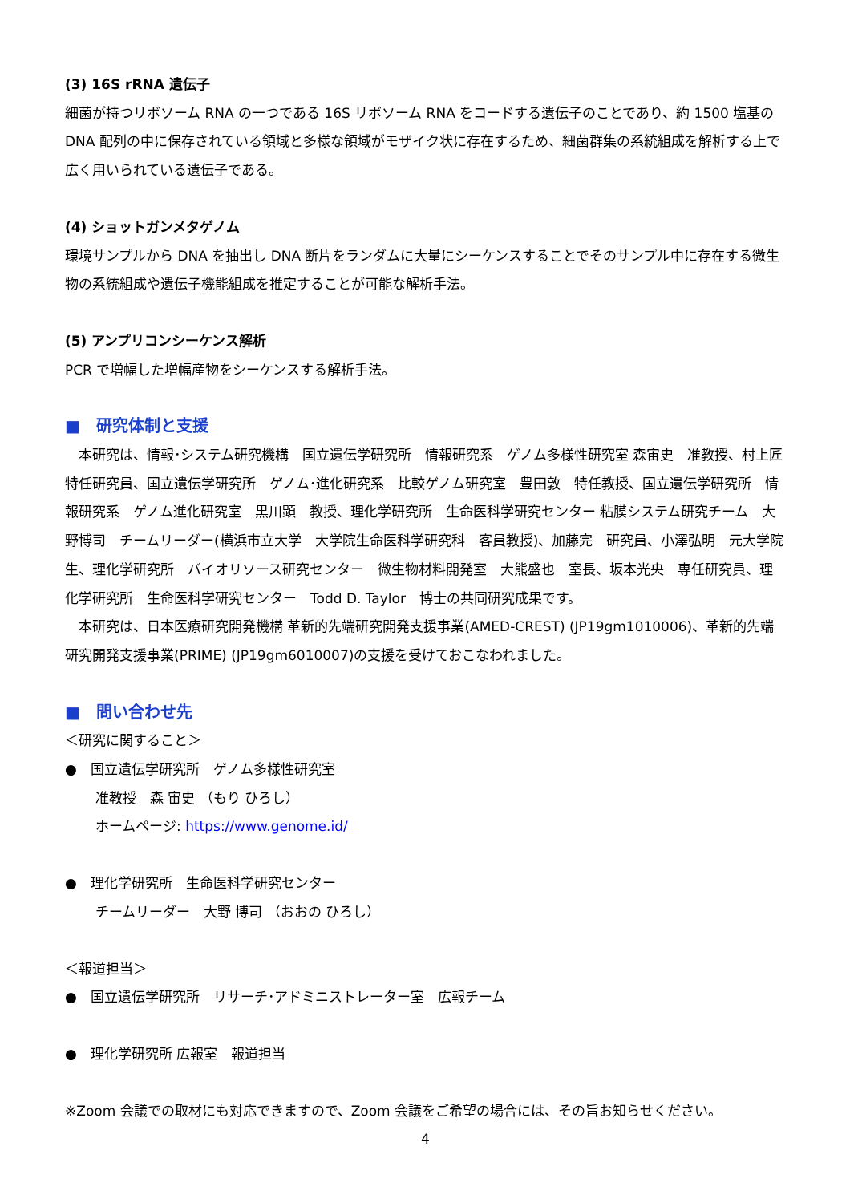(3) 16S rRNA 遺伝子
細菌が持つリボソーム RNA の一つである 16S リボソーム RNA をコードする遺伝子のことであり、約 1500 塩基の DNA 配列の中に保存されている領域と多様な領域がモザイク状に存在するため、細菌群集の系統組成を解析する上で広く用いられている遺伝子である。
(4) ショットガンメタゲノム
環境サンプルから DNA を抽出し DNA 断片をランダムに大量にシーケンスすることでそのサンプル中に存在する微生物の系統組成や遺伝子機能組成を推定することが可能な解析手法。
(5) アンプリコンシーケンス解析
PCR で増幅した増幅産物をシーケンスする解析手法。
■　研究体制と支援
　本研究は、情報･システム研究機構　国立遺伝学研究所　情報研究系　ゲノム多様性研究室 森宙史　准教授、村上匠　特任研究員、国立遺伝学研究所　ゲノム･進化研究系　比較ゲノム研究室　豊田敦　特任教授、国立遺伝学研究所　情報研究系　ゲノム進化研究室　黒川顕　教授、理化学研究所　生命医科学研究センター 粘膜システム研究チーム　大野博司　チームリーダー(横浜市立大学　大学院生命医科学研究科　客員教授)、加藤完　研究員、小澤弘明　元大学院生、理化学研究所　バイオリソース研究センター　微生物材料開発室　大熊盛也　室長、坂本光央　専任研究員、理化学研究所　生命医科学研究センター　Todd D. Taylor　博士の共同研究成果です。
　本研究は、日本医療研究開発機構 革新的先端研究開発支援事業(AMED-CREST) (JP19gm1010006)、革新的先端研究開発支援事業(PRIME) (JP19gm6010007)の支援を受けておこなわれました。
■　問い合わせ先
＜研究に関すること＞
●　国立遺伝学研究所　ゲノム多様性研究室
准教授　森 宙史 （もり ひろし）
ホームページ: https://www.genome.id/
●　理化学研究所　生命医科学研究センター
チームリーダー　大野 博司 （おおの ひろし）
＜報道担当＞
●　国立遺伝学研究所　リサーチ･アドミニストレーター室　広報チーム
●　理化学研究所 広報室　報道担当
※Zoom 会議での取材にも対応できますので、Zoom 会議をご希望の場合には、その旨お知らせください。
4